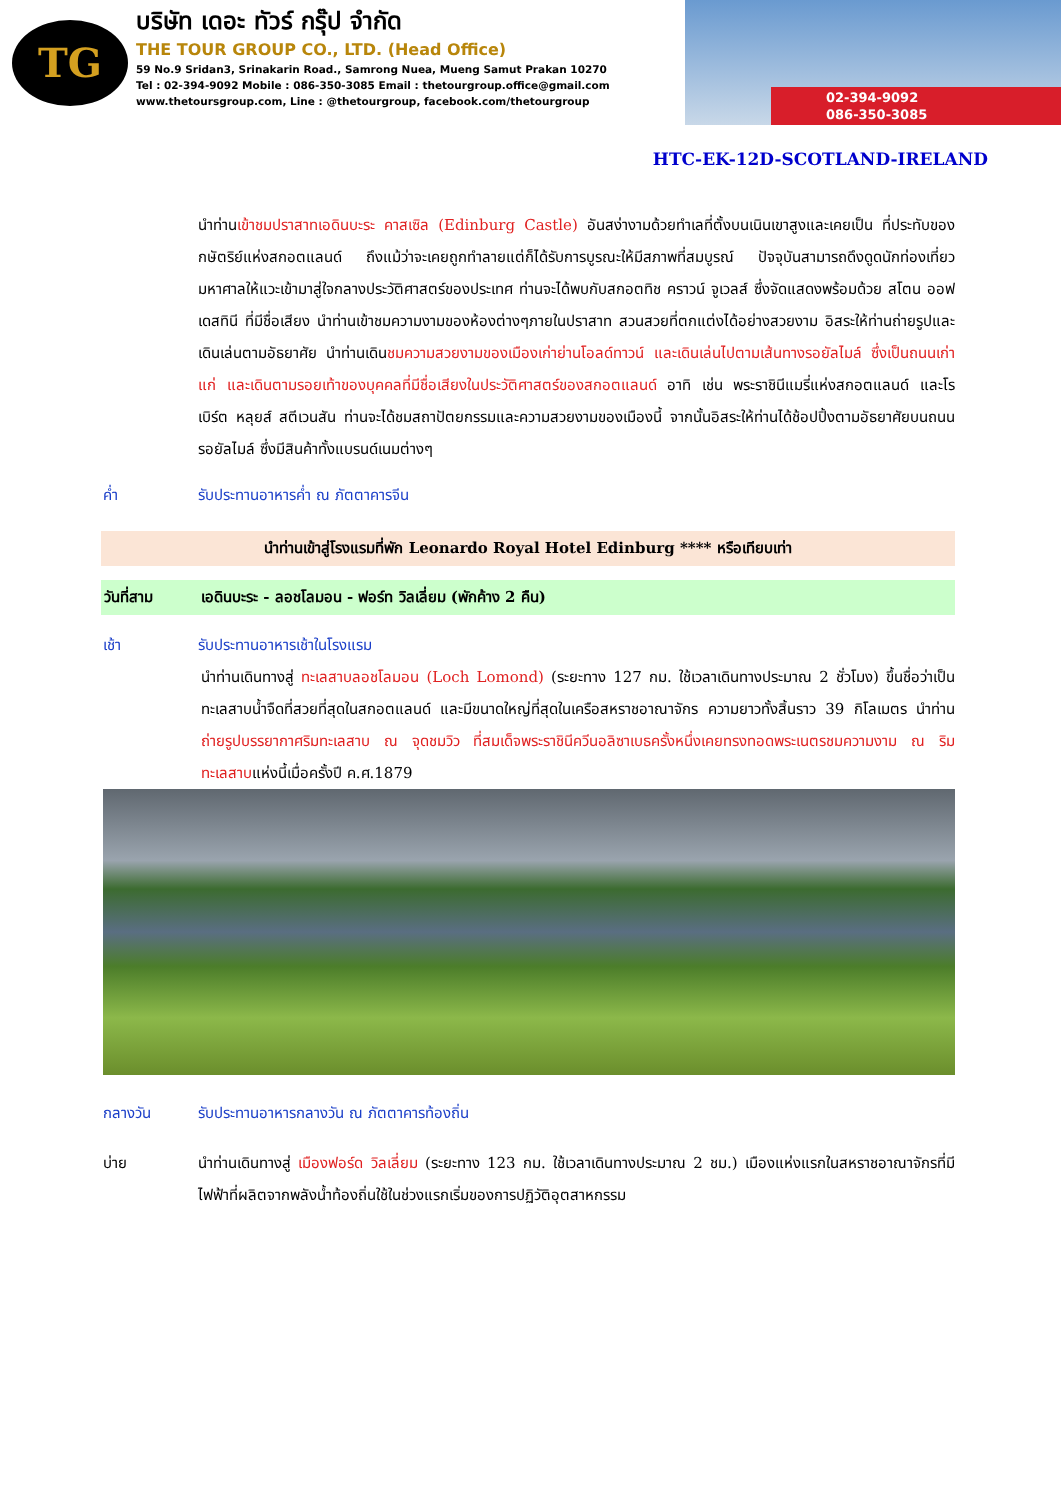TG
บริษัท เดอะ ทัวร์ กรุ๊ป จำกัด
THE TOUR GROUP CO., LTD. (Head Office)
59 No.9 Sridan3, Srinakarin Road., Samrong Nuea, Mueng Samut Prakan 10270
Tel : 02-394-9092 Mobile : 086-350-3085 Email : thetourgroup.office@gmail.com
www.thetoursgroup.com, Line : @thetourgroup, facebook.com/thetourgroup
02-394-9092
086-350-3085
HTC-EK-12D-SCOTLAND-IRELAND
นำท่านเข้าชมปราสาทเอดินบะระ คาสเซิล (Edinburg Castle) อันสง่างามด้วยทำเลที่ตั้งบนเนินเขาสูงและเคยเป็น ที่ประทับของกษัตริย์แห่งสกอตแลนด์ ถึงแม้ว่าจะเคยถูกทำลายแต่ก็ได้รับการบูรณะให้มีสภาพที่สมบูรณ์ ปัจจุบันสามารถดึงดูดนักท่องเที่ยวมหาศาลให้แวะเข้ามาสู่ใจกลางประวัติศาสตร์ของประเทศ ท่านจะได้พบกับสกอตทิช คราวน์ จูเวลส์ ซึ่งจัดแสดงพร้อมด้วย สโตน ออฟ เดสทินี ที่มีชื่อเสียง นำท่านเข้าชมความงามของห้องต่างๆภายในปราสาท สวนสวยที่ตกแต่งได้อย่างสวยงาม อิสระให้ท่านถ่ายรูปและเดินเล่นตามอัธยาศัย นำท่านเดินชมความสวยงามของเมืองเก่าย่านโอลด์ทาวน์ และเดินเล่นไปตามเส้นทางรอยัลไมล์ ซึ่งเป็นถนนเก่าแก่ และเดินตามรอยเท้าของบุคคลที่มีชื่อเสียงในประวัติศาสตร์ของสกอตแลนด์ อาทิ เช่น พระราชินีแมรี่แห่งสกอตแลนด์ และโรเบิร์ต หลุยส์ สตีเวนสัน ท่านจะได้ชมสถาปัตยกรรมและความสวยงามของเมืองนี้ จากนั้นอิสระให้ท่านได้ช้อปปิ้งตามอัธยาศัยบนถนนรอยัลไมล์ ซึ่งมีสินค้าทั้งแบรนด์เนมต่างๆ
ค่ำ รับประทานอาหารค่ำ ณ ภัตตาคารจีน
นำท่านเข้าสู่โรงแรมที่พัก Leonardo Royal Hotel Edinburg **** หรือเทียบเท่า
วันที่สาม เอดินบะระ - ลอชโลมอน - ฟอร์ท วิลเลี่ยม (พักค้าง 2 คืน)
เช้า รับประทานอาหารเช้าในโรงแรม
นำท่านเดินทางสู่ ทะเลสาบลอชโลมอน (Loch Lomond) (ระยะทาง 127 กม. ใช้เวลาเดินทางประมาณ 2 ชั่วโมง) ขึ้นชื่อว่าเป็นทะเลสาบน้ำจืดที่สวยที่สุดในสกอตแลนด์ และมีขนาดใหญ่ที่สุดในเครือสหราชอาณาจักร ความยาวทั้งสิ้นราว 39 กิโลเมตร นำท่านถ่ายรูปบรรยากาศริมทะเลสาบ ณ จุดชมวิว ที่สมเด็จพระราชินีควีนอลิซาเบธครั้งหนึ่งเคยทรงทอดพระเนตรชมความงาม ณ ริมทะเลสาบแห่งนี้เมื่อครั้งปี ค.ศ.1879
กลางวัน รับประทานอาหารกลางวัน ณ ภัตตาคารท้องถิ่น
บ่าย นำท่านเดินทางสู่ เมืองฟอร์ด วิลเลี่ยม (ระยะทาง 123 กม. ใช้เวลาเดินทางประมาณ 2 ชม.) เมืองแห่งแรกในสหราชอาณาจักรที่มีไฟฟ้าที่ผลิตจากพลังน้ำท้องถิ่นใช้ในช่วงแรกเริ่มของการปฏิวัติอุตสาหกรรม